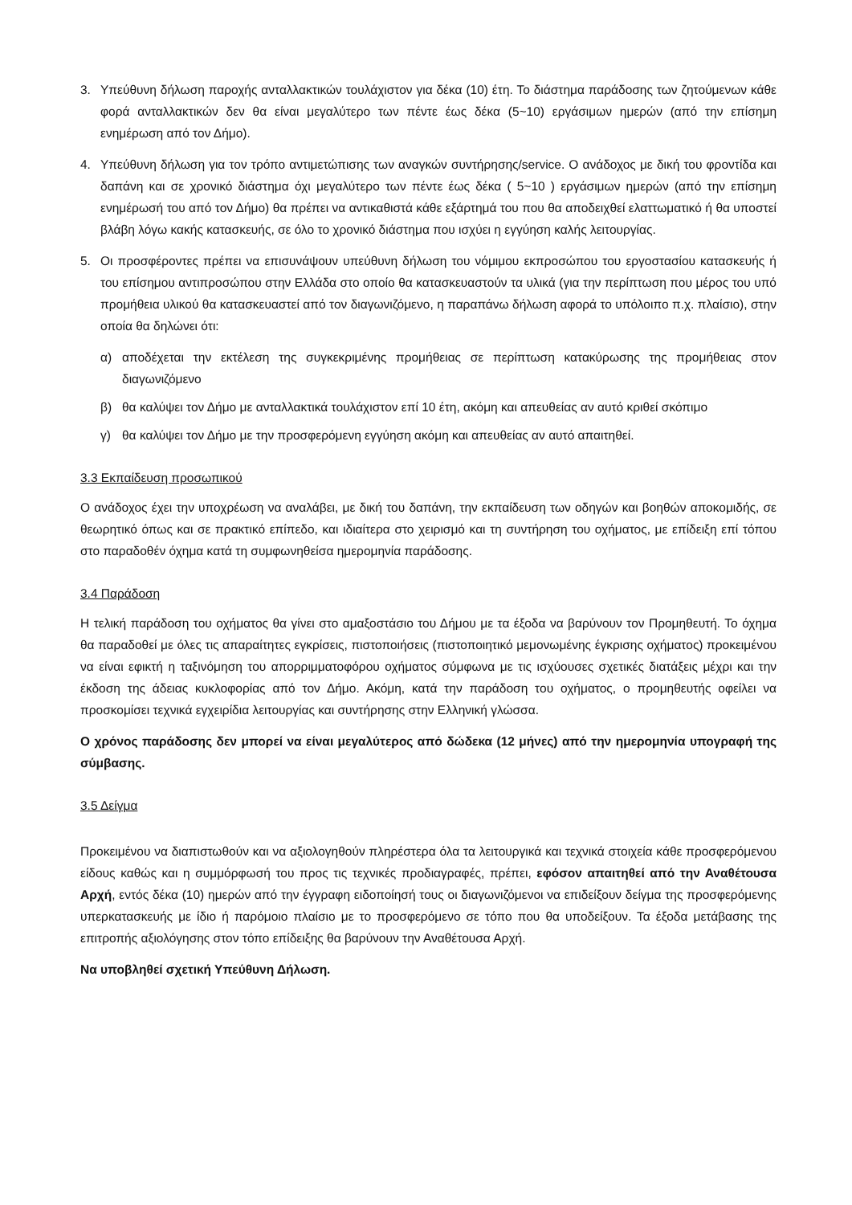3. Υπεύθυνη δήλωση παροχής ανταλλακτικών τουλάχιστον για δέκα (10) έτη. Το διάστημα παράδοσης των ζητούμενων κάθε φορά ανταλλακτικών δεν θα είναι μεγαλύτερο των πέντε έως δέκα (5~10) εργάσιμων ημερών (από την επίσημη ενημέρωση από τον Δήμο).
4. Υπεύθυνη δήλωση για τον τρόπο αντιμετώπισης των αναγκών συντήρησης/service. Ο ανάδοχος με δική του φροντίδα και δαπάνη και σε χρονικό διάστημα όχι μεγαλύτερο των πέντε έως δέκα ( 5~10 ) εργάσιμων ημερών (από την επίσημη ενημέρωσή του από τον Δήμο) θα πρέπει να αντικαθιστά κάθε εξάρτημά του που θα αποδειχθεί ελαττωματικό ή θα υποστεί βλάβη λόγω κακής κατασκευής, σε όλο το χρονικό διάστημα που ισχύει η εγγύηση καλής λειτουργίας.
5. Οι προσφέροντες πρέπει να επισυνάψουν υπεύθυνη δήλωση του νόμιμου εκπροσώπου του εργοστασίου κατασκευής ή του επίσημου αντιπροσώπου στην Ελλάδα στο οποίο θα κατασκευαστούν τα υλικά (για την περίπτωση που μέρος του υπό προμήθεια υλικού θα κατασκευαστεί από τον διαγωνιζόμενο, η παραπάνω δήλωση αφορά το υπόλοιπο π.χ. πλαίσιο), στην οποία θα δηλώνει ότι:
α) αποδέχεται την εκτέλεση της συγκεκριμένης προμήθειας σε περίπτωση κατακύρωσης της προμήθειας στον διαγωνιζόμενο
β) θα καλύψει τον Δήμο με ανταλλακτικά τουλάχιστον επί 10 έτη, ακόμη και απευθείας αν αυτό κριθεί σκόπιμο
γ) θα καλύψει τον Δήμο με την προσφερόμενη εγγύηση ακόμη και απευθείας αν αυτό απαιτηθεί.
3.3 Εκπαίδευση προσωπικού
Ο ανάδοχος έχει την υποχρέωση να αναλάβει, με δική του δαπάνη, την εκπαίδευση των οδηγών και βοηθών αποκομιδής, σε θεωρητικό όπως και σε πρακτικό επίπεδο, και ιδιαίτερα στο χειρισμό και τη συντήρηση του οχήματος, με επίδειξη επί τόπου στο παραδοθέν όχημα κατά τη συμφωνηθείσα ημερομηνία παράδοσης.
3.4 Παράδοση
Η τελική παράδοση του οχήματος θα γίνει στο αμαξοστάσιο του Δήμου με τα έξοδα να βαρύνουν τον Προμηθευτή. Το όχημα θα παραδοθεί με όλες τις απαραίτητες εγκρίσεις, πιστοποιήσεις (πιστοποιητικό μεμονωμένης έγκρισης οχήματος) προκειμένου να είναι εφικτή η ταξινόμηση του απορριμματοφόρου οχήματος σύμφωνα με τις ισχύουσες σχετικές διατάξεις μέχρι και την έκδοση της άδειας κυκλοφορίας από τον Δήμο. Ακόμη, κατά την παράδοση του οχήματος, ο προμηθευτής οφείλει να προσκομίσει τεχνικά εγχειρίδια λειτουργίας και συντήρησης στην Ελληνική γλώσσα.
Ο χρόνος παράδοσης δεν μπορεί να είναι μεγαλύτερος από δώδεκα (12 μήνες) από την ημερομηνία υπογραφή της σύμβασης.
3.5 Δείγμα
Προκειμένου να διαπιστωθούν και να αξιολογηθούν πληρέστερα όλα τα λειτουργικά και τεχνικά στοιχεία κάθε προσφερόμενου είδους καθώς και η συμμόρφωσή του προς τις τεχνικές προδιαγραφές, πρέπει, εφόσον απαιτηθεί από την Αναθέτουσα Αρχή, εντός δέκα (10) ημερών από την έγγραφη ειδοποίησή τους οι διαγωνιζόμενοι να επιδείξουν δείγμα της προσφερόμενης υπερκατασκευής με ίδιο ή παρόμοιο πλαίσιο με το προσφερόμενο σε τόπο που θα υποδείξουν. Τα έξοδα μετάβασης της επιτροπής αξιολόγησης στον τόπο επίδειξης θα βαρύνουν την Αναθέτουσα Αρχή.
Να υποβληθεί σχετική Υπεύθυνη Δήλωση.